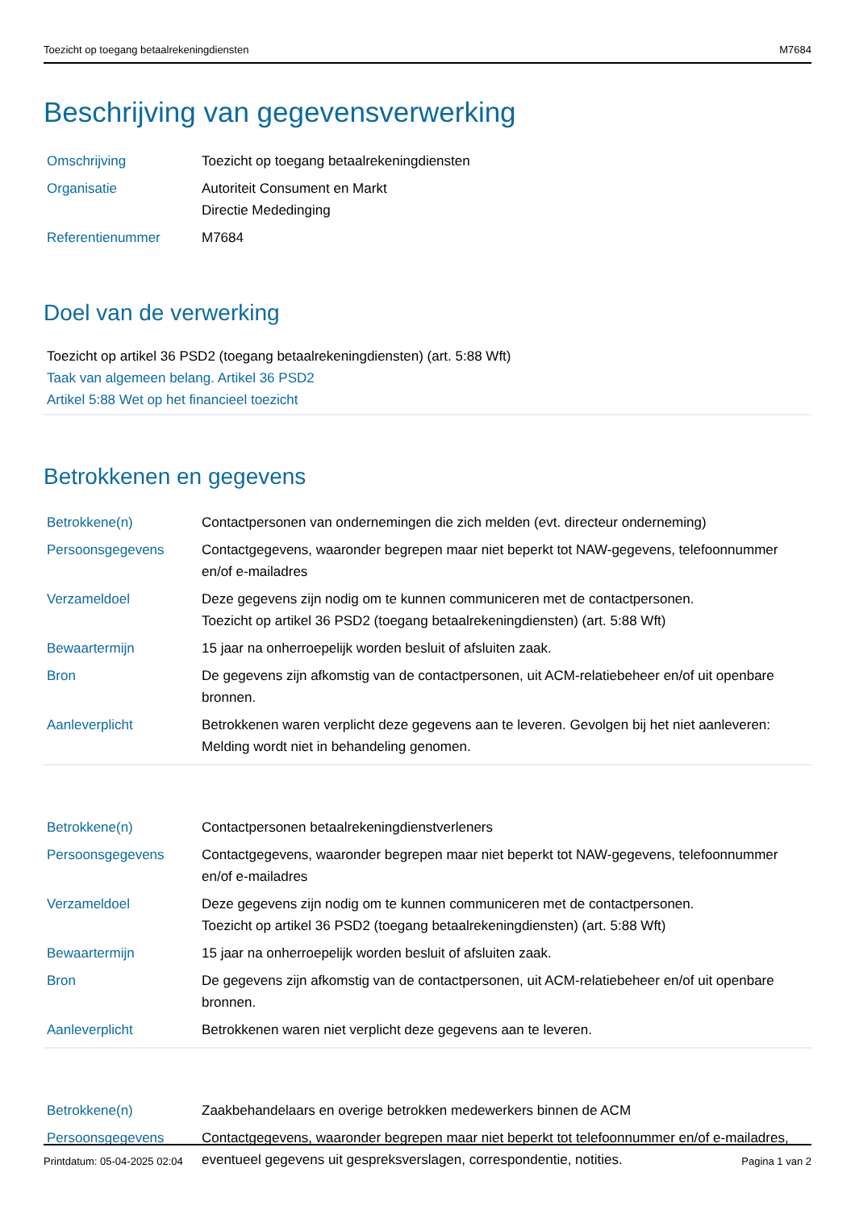Toezicht op toegang betaalrekeningdiensten M7684
Beschrijving van gegevensverwerking
| Omschrijving | Toezicht op toegang betaalrekeningdiensten |
| Organisatie | Autoriteit Consument en Markt Directie Mededinging |
| Referentienummer | M7684 |
Doel van de verwerking
Toezicht op artikel 36 PSD2 (toegang betaalrekeningdiensten) (art. 5:88 Wft)
Taak van algemeen belang. Artikel 36 PSD2
Artikel 5:88 Wet op het financieel toezicht
Betrokkenen en gegevens
| Betrokkene(n) | Contactpersonen van ondernemingen die zich melden (evt. directeur onderneming) |
| Persoonsgegevens | Contactgegevens, waaronder begrepen maar niet beperkt tot NAW-gegevens, telefoonnummer en/of e-mailadres |
| Verzameldoel | Deze gegevens zijn nodig om te kunnen communiceren met de contactpersonen. Toezicht op artikel 36 PSD2 (toegang betaalrekeningdiensten) (art. 5:88 Wft) |
| Bewaartermijn | 15 jaar na onherroepelijk worden besluit of afsluiten zaak. |
| Bron | De gegevens zijn afkomstig van de contactpersonen, uit ACM-relatiebeheer en/of uit openbare bronnen. |
| Aanleverplicht | Betrokkenen waren verplicht deze gegevens aan te leveren. Gevolgen bij het niet aanleveren: Melding wordt niet in behandeling genomen. |
| Betrokkene(n) | Contactpersonen betaalrekeningdienstverleners |
| Persoonsgegevens | Contactgegevens, waaronder begrepen maar niet beperkt tot NAW-gegevens, telefoonnummer en/of e-mailadres |
| Verzameldoel | Deze gegevens zijn nodig om te kunnen communiceren met de contactpersonen. Toezicht op artikel 36 PSD2 (toegang betaalrekeningdiensten) (art. 5:88 Wft) |
| Bewaartermijn | 15 jaar na onherroepelijk worden besluit of afsluiten zaak. |
| Bron | De gegevens zijn afkomstig van de contactpersonen, uit ACM-relatiebeheer en/of uit openbare bronnen. |
| Aanleverplicht | Betrokkenen waren niet verplicht deze gegevens aan te leveren. |
| Betrokkene(n) | Zaakbehandelaars en overige betrokken medewerkers binnen de ACM |
| Persoonsgegevens | Contactgegevens, waaronder begrepen maar niet beperkt tot telefoonnummer en/of e-mailadres, eventueel gegevens uit gespreksverslagen, correspondentie, notities. |
Printdatum: 05-04-2025 02:04 Pagina 1 van 2